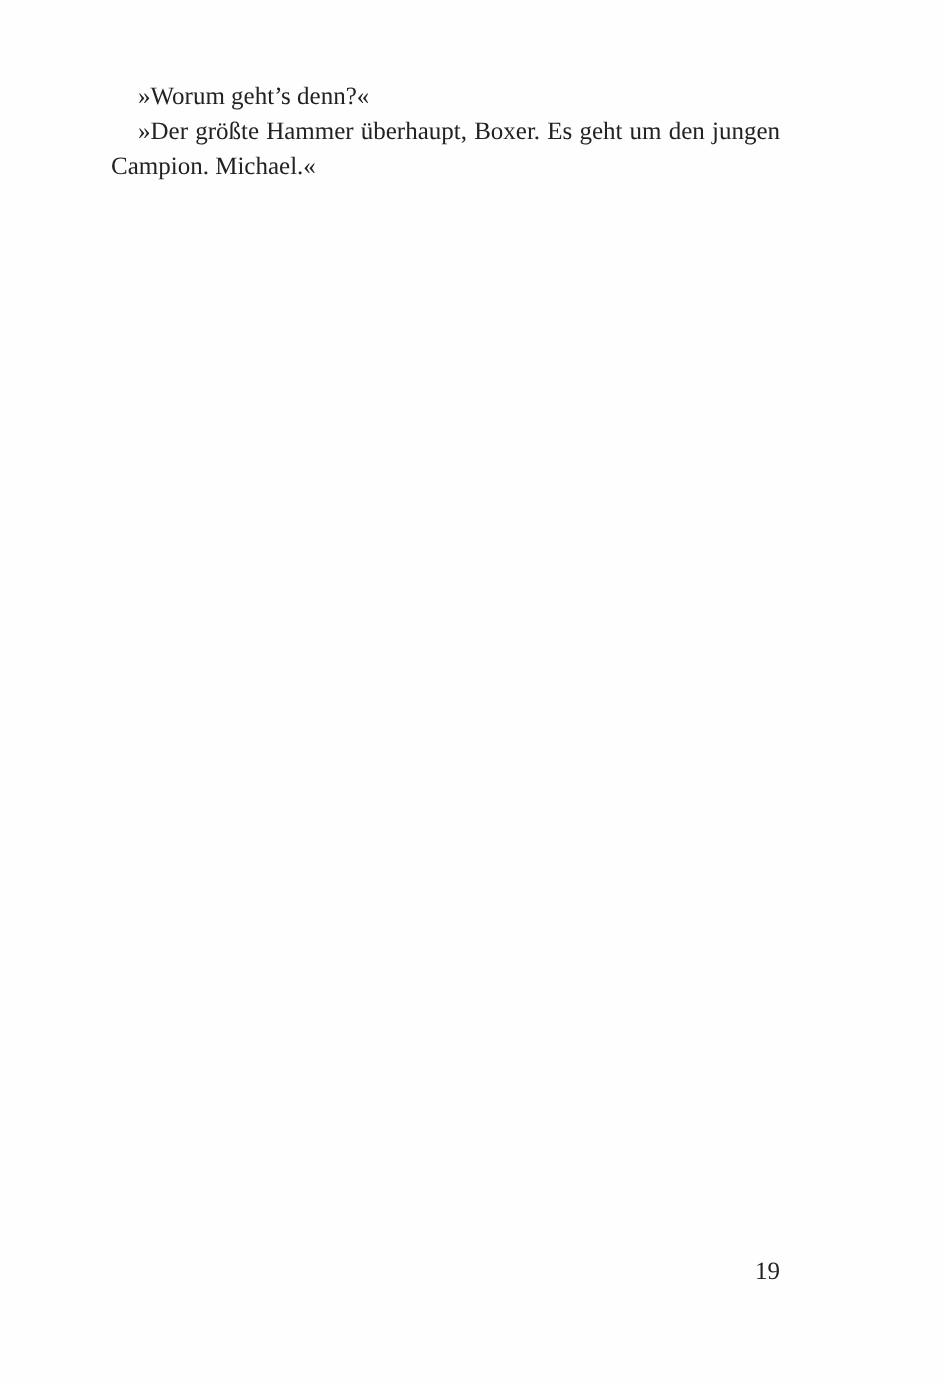»Worum geht’s denn?«
»Der größte Hammer überhaupt, Boxer. Es geht um den jungen Campion. Michael.«
19